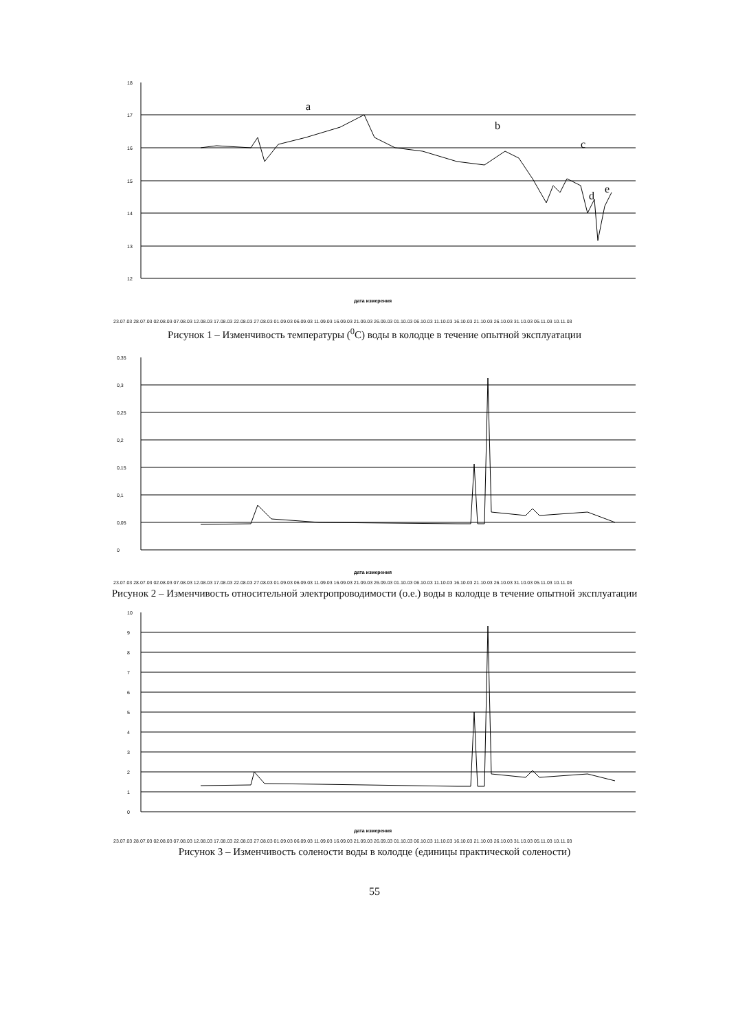18
17
16
15
14
13
12
a
b
c
d
e
дата измерения
23.07.03 28.07.03 02.08.03 07.08.03 12.08.03 17.08.03 22.08.03 27.08.03 01.09.03 06.09.03 11.09.03 16.09.03 21.09.03 26.09.03 01.10.03 06.10.03 11.10.03 16.10.03 21.10.03 26.10.03 31.10.03 05.11.03 10.11.03
Рисунок 1 – Изменчивость температуры (<sup>0</sup>C) воды в колодце в течение опытной эксплуатации
0,35
0,3
0,25
0,2
0,15
0,1
0,05
0
дата измерения
23.07.03 28.07.03 02.08.03 07.08.03 12.08.03 17.08.03 22.08.03 27.08.03 01.09.03 06.09.03 11.09.03 16.09.03 21.09.03 26.09.03 01.10.03 06.10.03 11.10.03 16.10.03 21.10.03 26.10.03 31.10.03 05.11.03 10.11.03
Рисунок 2 – Изменчивость относительной электропроводимости (о.е.) воды в колодце в течение опытной эксплуатации
10
9
8
7
6
5
4
3
2
1
0
дата измерения
23.07.03 28.07.03 02.08.03 07.08.03 12.08.03 17.08.03 22.08.03 27.08.03 01.09.03 06.09.03 11.09.03 16.09.03 21.09.03 26.09.03 01.10.03 06.10.03 11.10.03 16.10.03 21.10.03 26.10.03 31.10.03 05.11.03 10.11.03
Рисунок 3 – Изменчивость солености воды в колодце (единицы практической солености)
55